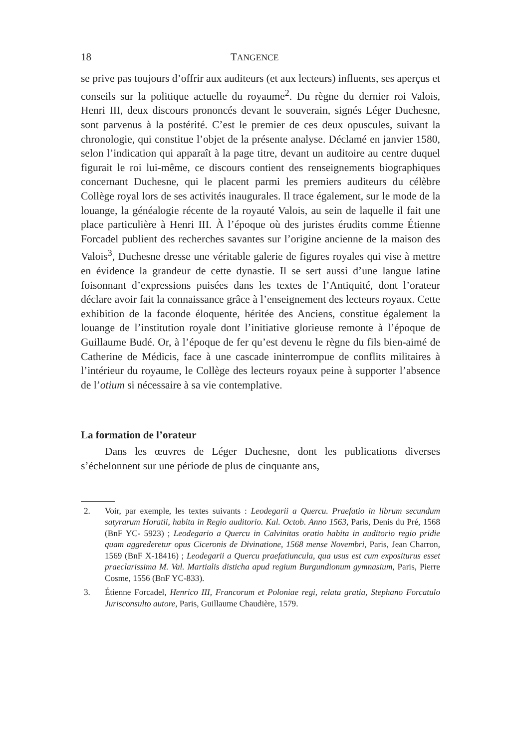18 TANGENCE
se prive pas toujours d’offrir aux auditeurs (et aux lecteurs) influents, ses aperçus et conseils sur la politique actuelle du royaume<sup>2</sup>. Du règne du dernier roi Valois, Henri III, deux discours prononcés devant le souverain, signés Léger Duchesne, sont parvenus à la postérité. C’est le premier de ces deux opuscules, suivant la chronologie, qui constitue l’objet de la présente analyse. Déclamé en janvier 1580, selon l’indication qui apparaît à la page titre, devant un auditoire au centre duquel figurait le roi lui-même, ce discours contient des renseignements biographiques concernant Duchesne, qui le placent parmi les premiers auditeurs du célèbre Collège royal lors de ses activités inaugurales. Il trace également, sur le mode de la louange, la généalogie récente de la royauté Valois, au sein de laquelle il fait une place particulière à Henri III. À l’époque où des juristes érudits comme Étienne Forcadel publient des recherches savantes sur l’origine ancienne de la maison des Valois<sup>3</sup>, Duchesne dresse une véritable galerie de figures royales qui vise à mettre en évidence la grandeur de cette dynastie. Il se sert aussi d’une langue latine foisonnant d’expressions puisées dans les textes de l’Antiquité, dont l’orateur déclare avoir fait la connaissance grâce à l’enseignement des lecteurs royaux. Cette exhibition de la faconde éloquente, héritée des Anciens, constitue également la louange de l’institution royale dont l’initiative glorieuse remonte à l’époque de Guillaume Budé. Or, à l’époque de fer qu’est devenu le règne du fils bien-aimé de Catherine de Médicis, face à une cascade ininterrompue de conflits militaires à l’intérieur du royaume, le Collège des lecteurs royaux peine à supporter l’absence de l’otium si nécessaire à sa vie contemplative.
La formation de l’orateur
Dans les œuvres de Léger Duchesne, dont les publications diverses s’échelonnent sur une période de plus de cinquante ans,
2. Voir, par exemple, les textes suivants : Leodegarii a Quercu. Praefatio in librum secundum satyrarum Horatii, habita in Regio auditorio. Kal. Octob. Anno 1563, Paris, Denis du Pré, 1568 (BnF YC- 5923) ; Leodegario a Quercu in Calvinitas oratio habita in auditorio regio pridie quam aggrederetur opus Ciceronis de Divinatione, 1568 mense Novembri, Paris, Jean Charron, 1569 (BnF X-18416) ; Leodegarii a Quercu praefatiuncula, qua usus est cum expositurus esset praeclarissima M. Val. Martialis disticha apud regium Burgundionum gymnasium, Paris, Pierre Cosme, 1556 (BnF YC-833).
3. Étienne Forcadel, Henrico III, Francorum et Poloniae regi, relata gratia, Stephano Forcatulo Jurisconsulto autore, Paris, Guillaume Chaudière, 1579.